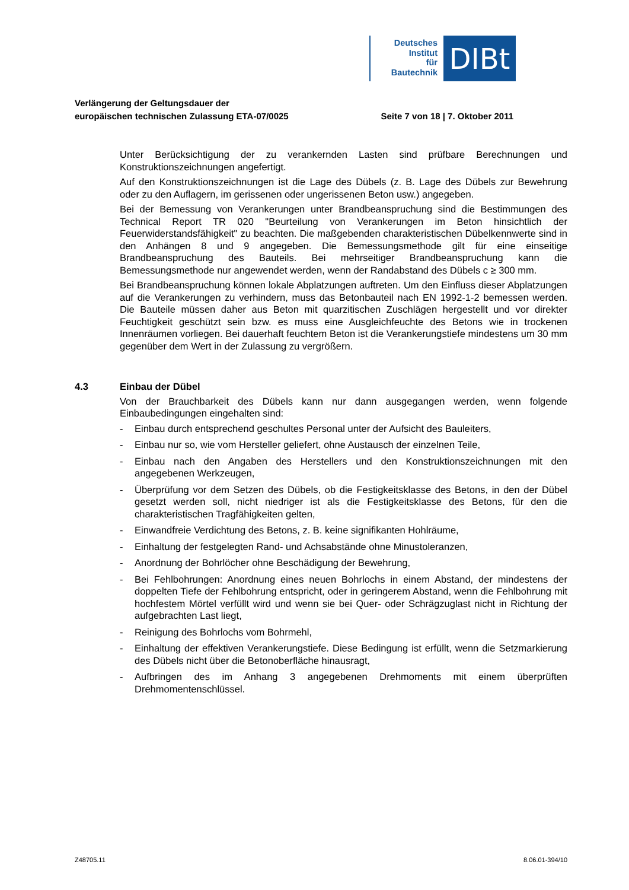Deutsches
Institut
für
Bautechnik
DIBt
Verlängerung der Geltungsdauer der
europäischen technischen Zulassung ETA-07/0025
Seite 7 von 18 | 7. Oktober 2011
Unter Berücksichtigung der zu verankernden Lasten sind prüfbare Berechnungen und Konstruktionszeichnungen angefertigt.
Auf den Konstruktionszeichnungen ist die Lage des Dübels (z. B. Lage des Dübels zur Bewehrung oder zu den Auflagern, im gerissenen oder ungerissenen Beton usw.) angegeben.
Bei der Bemessung von Verankerungen unter Brandbeanspruchung sind die Bestimmungen des Technical Report TR 020 "Beurteilung von Verankerungen im Beton hinsichtlich der Feuerwiderstandsfähigkeit" zu beachten. Die maßgebenden charakteristischen Dübelkennwerte sind in den Anhängen 8 und 9 angegeben. Die Bemessungsmethode gilt für eine einseitige Brandbeanspruchung des Bauteils. Bei mehrseitiger Brandbeanspruchung kann die Bemessungsmethode nur angewendet werden, wenn der Randabstand des Dübels c ≥ 300 mm.
Bei Brandbeanspruchung können lokale Abplatzungen auftreten. Um den Einfluss dieser Abplatzungen auf die Verankerungen zu verhindern, muss das Betonbauteil nach EN 1992-1-2 bemessen werden. Die Bauteile müssen daher aus Beton mit quarzitischen Zuschlägen hergestellt und vor direkter Feuchtigkeit geschützt sein bzw. es muss eine Ausgleichfeuchte des Betons wie in trockenen Innenräumen vorliegen. Bei dauerhaft feuchtem Beton ist die Verankerungstiefe mindestens um 30 mm gegenüber dem Wert in der Zulassung zu vergrößern.
4.3 Einbau der Dübel
Von der Brauchbarkeit des Dübels kann nur dann ausgegangen werden, wenn folgende Einbaubedingungen eingehalten sind:
- Einbau durch entsprechend geschultes Personal unter der Aufsicht des Bauleiters,
- Einbau nur so, wie vom Hersteller geliefert, ohne Austausch der einzelnen Teile,
- Einbau nach den Angaben des Herstellers und den Konstruktionszeichnungen mit den angegebenen Werkzeugen,
- Überprüfung vor dem Setzen des Dübels, ob die Festigkeitsklasse des Betons, in den der Dübel gesetzt werden soll, nicht niedriger ist als die Festigkeitsklasse des Betons, für den die charakteristischen Tragfähigkeiten gelten,
- Einwandfreie Verdichtung des Betons, z. B. keine signifikanten Hohlräume,
- Einhaltung der festgelegten Rand- und Achsabstände ohne Minustoleranzen,
- Anordnung der Bohrlöcher ohne Beschädigung der Bewehrung,
- Bei Fehlbohrungen: Anordnung eines neuen Bohrlochs in einem Abstand, der mindestens der doppelten Tiefe der Fehlbohrung entspricht, oder in geringerem Abstand, wenn die Fehlbohrung mit hochfestem Mörtel verfüllt wird und wenn sie bei Quer- oder Schrägzuglast nicht in Richtung der aufgebrachten Last liegt,
- Reinigung des Bohrlochs vom Bohrmehl,
- Einhaltung der effektiven Verankerungstiefe. Diese Bedingung ist erfüllt, wenn die Setzmarkierung des Dübels nicht über die Betonoberfläche hinausragt,
- Aufbringen des im Anhang 3 angegebenen Drehmoments mit einem überprüften Drehmomentenschlüssel.
Z48705.11 8.06.01-394/10